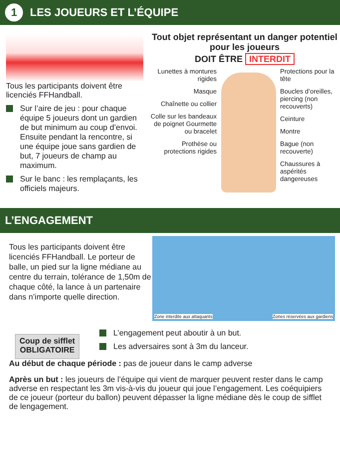1 LES JOUEURS ET L’ÉQUIPE
Tous les participants doivent être licenciés FFHandball.
Sur l’aire de jeu : pour chaque équipe 5 joueurs dont un gardien de but minimum au coup d’envoi. Ensuite pendant la rencontre, si une équipe joue sans gardien de but, 7 joueurs de champ au maximum.
Sur le banc : les remplaçants, les officiels majeurs.
Tout objet représentant un danger potentiel pour les joueurs
DOIT ÊTRE INTERDIT
Lunettes à montures rigides
Masque
Chaînette ou collier
Colle sur les bandeaux de poignet Gourmette ou bracelet
Prothèse ou protections rigides
Protections pour la tête
Boucles d’oreilles, piercing (non recouverts)
Ceinture
Montre
Bague (non recouverte)
Chaussures à aspérités dangereuses
L’ENGAGEMENT
Tous les participants doivent être licenciés FFHandball. Le porteur de balle, un pied sur la ligne médiane au centre du terrain, tolérance de 1,50m de chaque côté, la lance à un partenaire dans n’importe quelle direction.
Zone interdite aux attaquants Zones réservées aux gardiens
Coup de sifflet
OBLIGATOIRE
L’engagement peut aboutir à un but.
Les adversaires sont à 3m du lanceur.
Au début de chaque période : pas de joueur dans le camp adverse
Après un but : les joueurs de l’équipe qui vient de marquer peuvent rester dans le camp adverse en respectant les 3m vis-à-vis du joueur qui joue l’engagement. Les coéquipiers de ce joueur (porteur du ballon) peuvent dépasser la ligne médiane dès le coup de sifflet de lengagement.